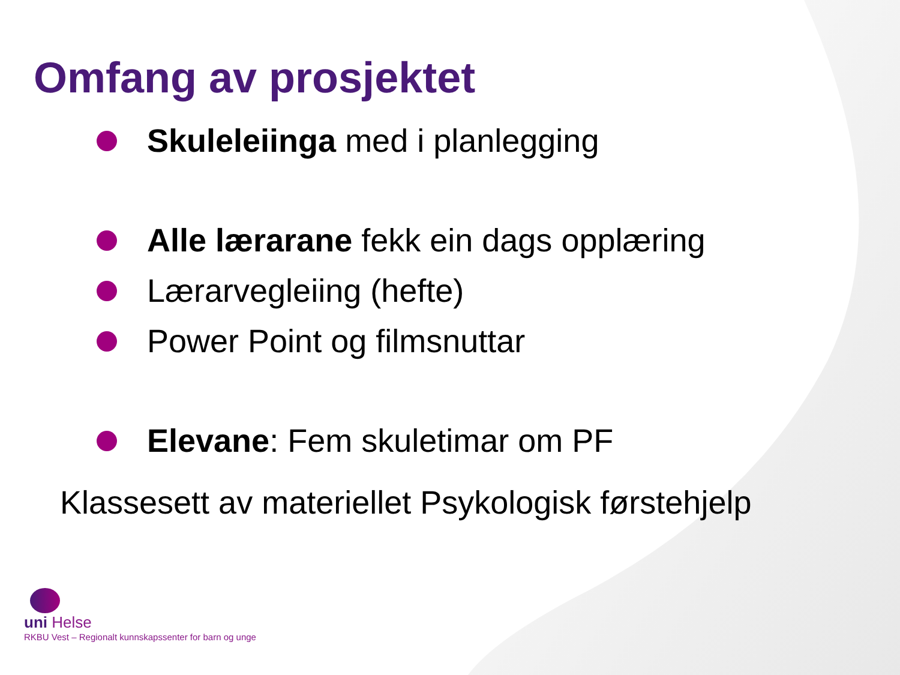Omfang av prosjektet
Skuleleiinga med i planlegging
Alle lærarane fekk ein dags opplæring
Lærarvegleiing (hefte)
Power Point og filmsnuttar
Elevane: Fem skuletimar om PF
Klassesett av materiellet Psykologisk førstehjelp
uni Helse
RKBU Vest – Regionalt kunnskapssenter for barn og unge